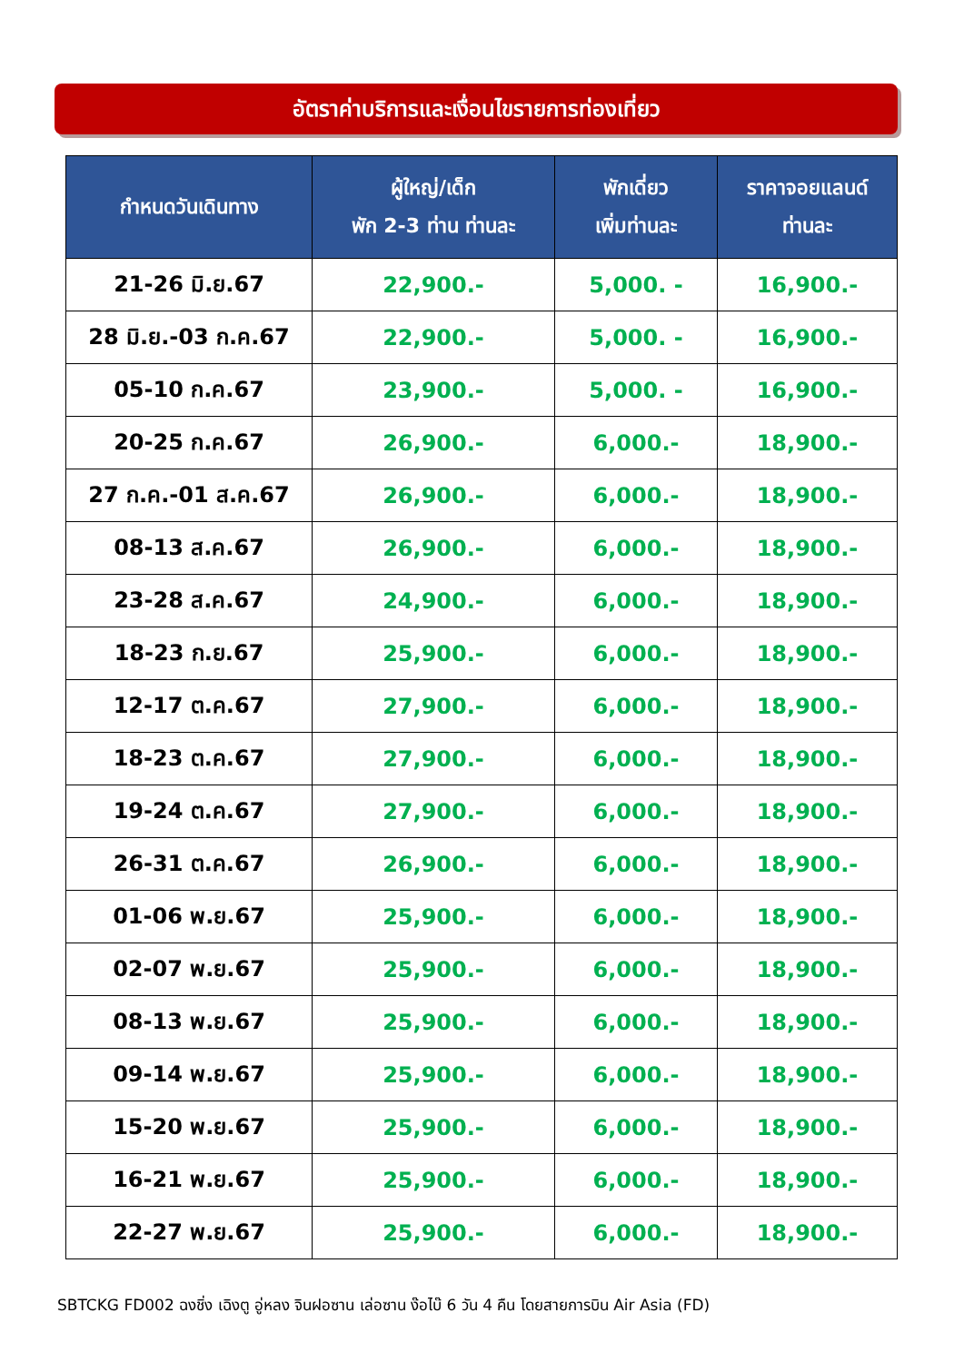อัตราค่าบริการและเงื่อนไขรายการท่องเที่ยว
| กำหนดวันเดินทาง | ผู้ใหญ่/เด็ก พัก 2-3 ท่าน ท่านละ | พักเดี่ยว เพิ่มท่านละ | ราคาจอยแลนด์ ท่านละ |
| --- | --- | --- | --- |
| 21-26 มิ.ย.67 | 22,900.- | 5,000. - | 16,900.- |
| 28 มิ.ย.-03 ก.ค.67 | 22,900.- | 5,000. - | 16,900.- |
| 05-10 ก.ค.67 | 23,900.- | 5,000. - | 16,900.- |
| 20-25 ก.ค.67 | 26,900.- | 6,000.- | 18,900.- |
| 27 ก.ค.-01 ส.ค.67 | 26,900.- | 6,000.- | 18,900.- |
| 08-13 ส.ค.67 | 26,900.- | 6,000.- | 18,900.- |
| 23-28 ส.ค.67 | 24,900.- | 6,000.- | 18,900.- |
| 18-23 ก.ย.67 | 25,900.- | 6,000.- | 18,900.- |
| 12-17 ต.ค.67 | 27,900.- | 6,000.- | 18,900.- |
| 18-23 ต.ค.67 | 27,900.- | 6,000.- | 18,900.- |
| 19-24 ต.ค.67 | 27,900.- | 6,000.- | 18,900.- |
| 26-31 ต.ค.67 | 26,900.- | 6,000.- | 18,900.- |
| 01-06 พ.ย.67 | 25,900.- | 6,000.- | 18,900.- |
| 02-07 พ.ย.67 | 25,900.- | 6,000.- | 18,900.- |
| 08-13 พ.ย.67 | 25,900.- | 6,000.- | 18,900.- |
| 09-14 พ.ย.67 | 25,900.- | 6,000.- | 18,900.- |
| 15-20 พ.ย.67 | 25,900.- | 6,000.- | 18,900.- |
| 16-21 พ.ย.67 | 25,900.- | 6,000.- | 18,900.- |
| 22-27 พ.ย.67 | 25,900.- | 6,000.- | 18,900.- |
SBTCKG FD002 ฉงชิ่ง เฉิงตู อู่หลง จินฝอซาน เล่อซาน ง๊อไบ๊ 6 วัน 4 คืน โดยสายการบิน Air Asia (FD)